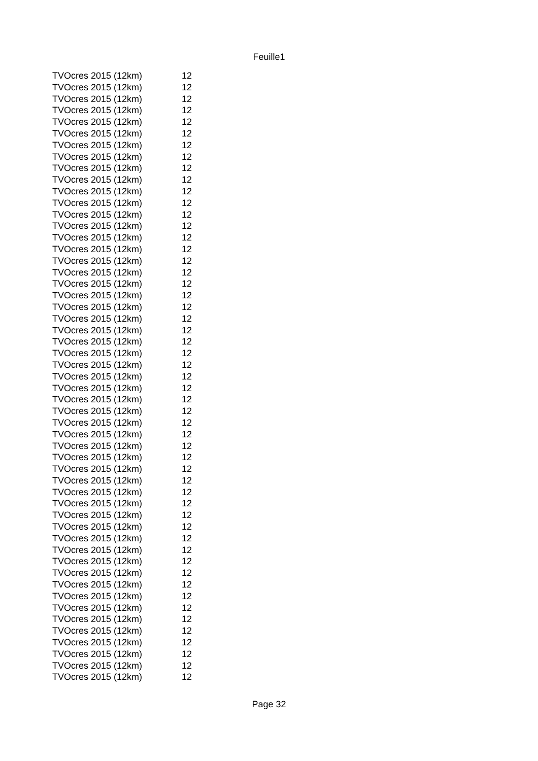Feuille1
| TVOcres 2015 (12km) | 12 |
| TVOcres 2015 (12km) | 12 |
| TVOcres 2015 (12km) | 12 |
| TVOcres 2015 (12km) | 12 |
| TVOcres 2015 (12km) | 12 |
| TVOcres 2015 (12km) | 12 |
| TVOcres 2015 (12km) | 12 |
| TVOcres 2015 (12km) | 12 |
| TVOcres 2015 (12km) | 12 |
| TVOcres 2015 (12km) | 12 |
| TVOcres 2015 (12km) | 12 |
| TVOcres 2015 (12km) | 12 |
| TVOcres 2015 (12km) | 12 |
| TVOcres 2015 (12km) | 12 |
| TVOcres 2015 (12km) | 12 |
| TVOcres 2015 (12km) | 12 |
| TVOcres 2015 (12km) | 12 |
| TVOcres 2015 (12km) | 12 |
| TVOcres 2015 (12km) | 12 |
| TVOcres 2015 (12km) | 12 |
| TVOcres 2015 (12km) | 12 |
| TVOcres 2015 (12km) | 12 |
| TVOcres 2015 (12km) | 12 |
| TVOcres 2015 (12km) | 12 |
| TVOcres 2015 (12km) | 12 |
| TVOcres 2015 (12km) | 12 |
| TVOcres 2015 (12km) | 12 |
| TVOcres 2015 (12km) | 12 |
| TVOcres 2015 (12km) | 12 |
| TVOcres 2015 (12km) | 12 |
| TVOcres 2015 (12km) | 12 |
| TVOcres 2015 (12km) | 12 |
| TVOcres 2015 (12km) | 12 |
| TVOcres 2015 (12km) | 12 |
| TVOcres 2015 (12km) | 12 |
| TVOcres 2015 (12km) | 12 |
| TVOcres 2015 (12km) | 12 |
| TVOcres 2015 (12km) | 12 |
| TVOcres 2015 (12km) | 12 |
| TVOcres 2015 (12km) | 12 |
| TVOcres 2015 (12km) | 12 |
| TVOcres 2015 (12km) | 12 |
| TVOcres 2015 (12km) | 12 |
| TVOcres 2015 (12km) | 12 |
| TVOcres 2015 (12km) | 12 |
| TVOcres 2015 (12km) | 12 |
| TVOcres 2015 (12km) | 12 |
| TVOcres 2015 (12km) | 12 |
| TVOcres 2015 (12km) | 12 |
| TVOcres 2015 (12km) | 12 |
| TVOcres 2015 (12km) | 12 |
| TVOcres 2015 (12km) | 12 |
| TVOcres 2015 (12km) | 12 |
Page 32